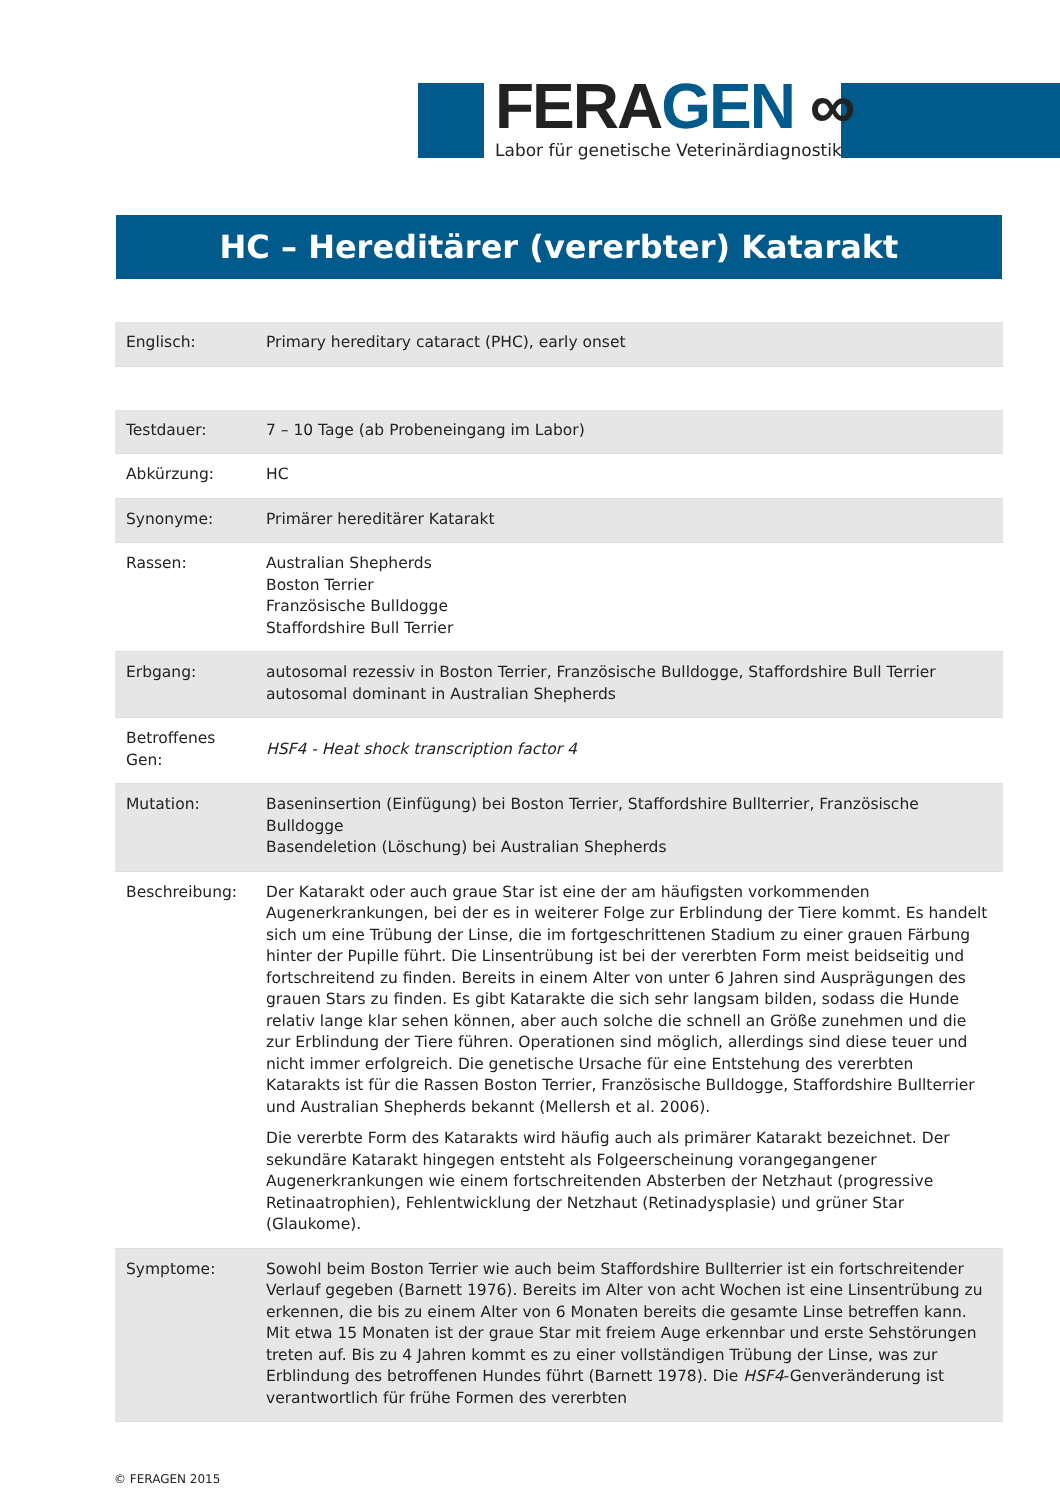FERAGEN ∞
Labor für genetische Veterinärdiagnostik
HC – Hereditärer (vererbter) Katarakt
| Englisch: | Primary hereditary cataract (PHC), early onset |
| Testdauer: | 7 – 10 Tage (ab Probeneingang im Labor) |
| Abkürzung: | HC |
| Synonyme: | Primärer hereditärer Katarakt |
| Rassen: | Australian Shepherds Boston Terrier Französische Bulldogge Staffordshire Bull Terrier |
| Erbgang: | autosomal rezessiv in Boston Terrier, Französische Bulldogge, Staffordshire Bull Terrier autosomal dominant in Australian Shepherds |
| Betroffenes Gen: | HSF4 - Heat shock transcription factor 4 |
| Mutation: | Baseninsertion (Einfügung) bei Boston Terrier, Staffordshire Bullterrier, Französische Bulldogge Basendeletion (Löschung) bei Australian Shepherds |
| Beschreibung: | Der Katarakt oder auch graue Star ist eine der am häufigsten vorkommenden Augenerkrankungen, bei der es in weiterer Folge zur Erblindung der Tiere kommt. Es handelt sich um eine Trübung der Linse, die im fortgeschrittenen Stadium zu einer grauen Färbung hinter der Pupille führt. Die Linsentrübung ist bei der vererbten Form meist beidseitig und fortschreitend zu finden. Bereits in einem Alter von unter 6 Jahren sind Ausprägungen des grauen Stars zu finden. Es gibt Katarakte die sich sehr langsam bilden, sodass die Hunde relativ lange klar sehen können, aber auch solche die schnell an Größe zunehmen und die zur Erblindung der Tiere führen. Operationen sind möglich, allerdings sind diese teuer und nicht immer erfolgreich. Die genetische Ursache für eine Entstehung des vererbten Katarakts ist für die Rassen Boston Terrier, Französische Bulldogge, Staffordshire Bullterrier und Australian Shepherds bekannt (Mellersh et al. 2006). Die vererbte Form des Katarakts wird häufig auch als primärer Katarakt bezeichnet. Der sekundäre Katarakt hingegen entsteht als Folgeerscheinung vorangegangener Augenerkrankungen wie einem fortschreitenden Absterben der Netzhaut (progressive Retinaatrophien), Fehlentwicklung der Netzhaut (Retinadysplasie) und grüner Star (Glaukome). |
| Symptome: | Sowohl beim Boston Terrier wie auch beim Staffordshire Bullterrier ist ein fortschreitender Verlauf gegeben (Barnett 1976). Bereits im Alter von acht Wochen ist eine Linsentrübung zu erkennen, die bis zu einem Alter von 6 Monaten bereits die gesamte Linse betreffen kann. Mit etwa 15 Monaten ist der graue Star mit freiem Auge erkennbar und erste Sehstörungen treten auf. Bis zu 4 Jahren kommt es zu einer vollständigen Trübung der Linse, was zur Erblindung des betroffenen Hundes führt (Barnett 1978). Die HSF4 -Genveränderung ist verantwortlich für frühe Formen des vererbten |
© FERAGEN 2015